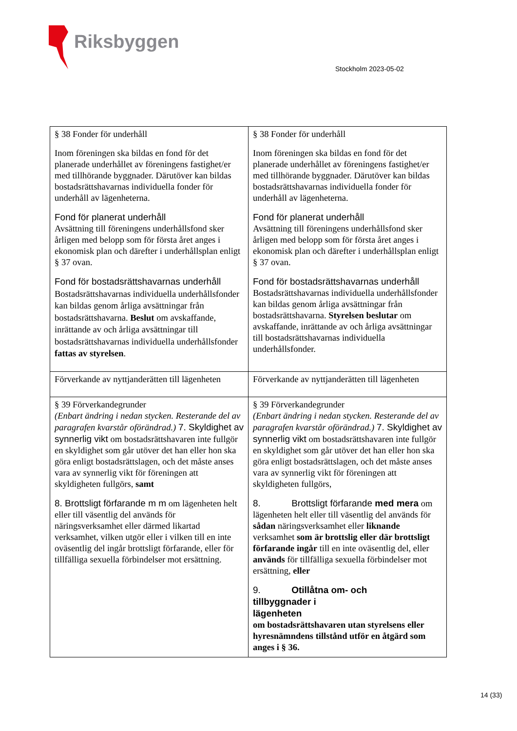Riksbyggen
Stockholm 2023-05-02
| § 38 Fonder för underhåll Inom föreningen ska bildas en fond för det planerade underhållet av föreningens fastighet/er med tillhörande byggnader. Därutöver kan bildas bostadsrättshavarnas individuella fonder för underhåll av lägenheterna. Fond för planerat underhåll Avsättning till föreningens underhållsfond sker årligen med belopp som för första året anges i ekonomisk plan och därefter i underhållsplan enligt § 37 ovan. Fond för bostadsrättshavarnas underhåll Bostadsrättshavarnas individuella underhållsfonder kan bildas genom årliga avsättningar från bostadsrättshavarna. Beslut om avskaffande, inrättande av och årliga avsättningar till bostadsrättshavarnas individuella underhållsfonder fattas av styrelsen . | § 38 Fonder för underhåll Inom föreningen ska bildas en fond för det planerade underhållet av föreningens fastighet/er med tillhörande byggnader. Därutöver kan bildas bostadsrättshavarnas individuella fonder för underhåll av lägenheterna. Fond för planerat underhåll Avsättning till föreningens underhållsfond sker årligen med belopp som för första året anges i ekonomisk plan och därefter i underhållsplan enligt § 37 ovan. Fond för bostadsrättshavarnas underhåll Bostadsrättshavarnas individuella underhållsfonder kan bildas genom årliga avsättningar från bostadsrättshavarna. Styrelsen beslutar om avskaffande, inrättande av och årliga avsättningar till bostadsrättshavarnas individuella underhållsfonder. |
| Förverkande av nyttjanderätten till lägenheten | Förverkande av nyttjanderätten till lägenheten |
| § 39 Förverkandegrunder (Enbart ändring i nedan stycken. Resterande del av paragrafen kvarstår oförändrad.) 7. Skyldighet av synnerlig vikt om bostadsrättshavaren inte fullgör en skyldighet som går utöver det han eller hon ska göra enligt bostadsrättslagen, och det måste anses vara av synnerlig vikt för föreningen att skyldigheten fullgörs, samt 8. Brottsligt förfarande m m om lägenheten helt eller till väsentlig del används för näringsverksamhet eller därmed likartad verksamhet, vilken utgör eller i vilken till en inte oväsentlig del ingår brottsligt förfarande, eller för tillfälliga sexuella förbindelser mot ersättning. | § 39 Förverkandegrunder (Enbart ändring i nedan stycken. Resterande del av paragrafen kvarstår oförändrad.) 7. Skyldighet av synnerlig vikt om bostadsrättshavaren inte fullgör en skyldighet som går utöver det han eller hon ska göra enligt bostadsrättslagen, och det måste anses vara av synnerlig vikt för föreningen att skyldigheten fullgörs, 8. Brottsligt förfarande med mera om lägenheten helt eller till väsentlig del används för sådan näringsverksamhet eller liknande verksamhet som är brottslig eller där brottsligt förfarande ingår till en inte oväsentlig del, eller används för tillfälliga sexuella förbindelser mot ersättning, eller 9. Otillåtna om- och tillbyggnader i lägenheten om bostadsrättshavaren utan styrelsens eller hyresnämndens tillstånd utför en åtgärd som anges i § 36. |
14 (33)